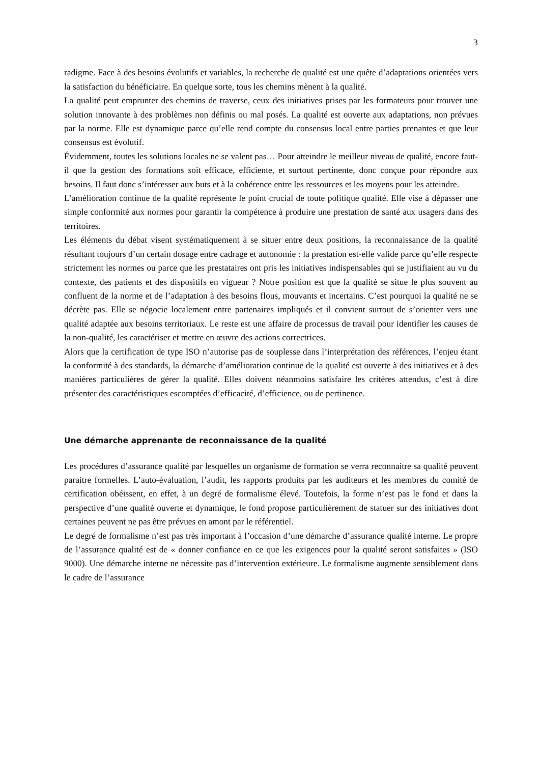3
radigme. Face à des besoins évolutifs et variables, la recherche de qualité est une quête d’adaptations orientées vers la satisfaction du bénéficiaire. En quelque sorte, tous les chemins mènent à la qualité.
La qualité peut emprunter des chemins de traverse, ceux des initiatives prises par les formateurs pour trouver une solution innovante à des problèmes non définis ou mal posés. La qualité est ouverte aux adaptations, non prévues par la norme. Elle est dynamique parce qu’elle rend compte du consensus local entre parties prenantes et que leur consensus est évolutif.
Évidemment, toutes les solutions locales ne se valent pas… Pour atteindre le meilleur niveau de qualité, encore faut-il que la gestion des formations soit efficace, efficiente, et surtout pertinente, donc conçue pour répondre aux besoins. Il faut donc s’intéresser aux buts et à la cohérence entre les ressources et les moyens pour les atteindre.
L’amélioration continue de la qualité représente le point crucial de toute politique qualité. Elle vise à dépasser une simple conformité aux normes pour garantir la compétence à produire une prestation de santé aux usagers dans des territoires.
Les éléments du débat visent systématiquement à se situer entre deux positions, la reconnaissance de la qualité résultant toujours d’un certain dosage entre cadrage et autonomie : la prestation est-elle valide parce qu’elle respecte strictement les normes ou parce que les prestataires ont pris les initiatives indispensables qui se justifiaient au vu du contexte, des patients et des dispositifs en vigueur ? Notre position est que la qualité se situe le plus souvent au confluent de la norme et de l’adaptation à des besoins flous, mouvants et incertains. C’est pourquoi la qualité ne se décrète pas. Elle se négocie localement entre partenaires impliqués et il convient surtout de s’orienter vers une qualité adaptée aux besoins territoriaux. Le reste est une affaire de processus de travail pour identifier les causes de la non-qualité, les caractériser et mettre en œuvre des actions correctrices.
Alors que la certification de type ISO n’autorise pas de souplesse dans l’interprétation des références, l’enjeu étant la conformité à des standards, la démarche d’amélioration continue de la qualité est ouverte à des initiatives et à des manières particulières de gérer la qualité. Elles doivent néanmoins satisfaire les critères attendus, c’est à dire présenter des caractéristiques escomptées d’efficacité, d’efficience, ou de pertinence.
Une démarche apprenante de reconnaissance de la qualité
Les procédures d’assurance qualité par lesquelles un organisme de formation se verra reconnaitre sa qualité peuvent paraitre formelles. L’auto-évaluation, l’audit, les rapports produits par les auditeurs et les membres du comité de certification obéissent, en effet, à un degré de formalisme élevé. Toutefois, la forme n’est pas le fond et dans la perspective d’une qualité ouverte et dynamique, le fond propose particulièrement de statuer sur des initiatives dont certaines peuvent ne pas être prévues en amont par le référentiel.
Le degré de formalisme n’est pas très important à l’occasion d’une démarche d’assurance qualité interne. Le propre de l’assurance qualité est de « donner confiance en ce que les exigences pour la qualité seront satisfaites » (ISO 9000). Une démarche interne ne nécessite pas d’intervention extérieure. Le formalisme augmente sensiblement dans le cadre de l’assurance